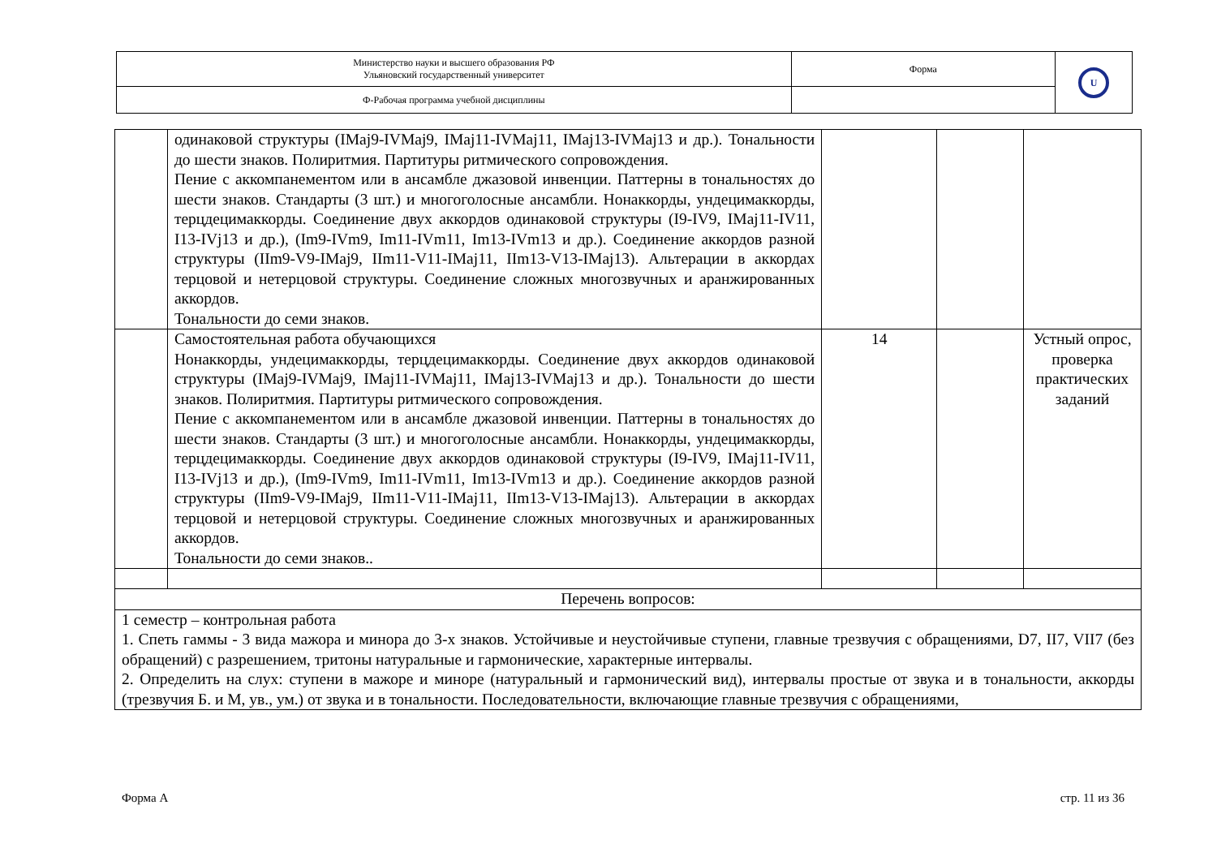| Министерство науки и высшего образования РФ Ульяновский государственный университет | Форма | U |
| Ф-Рабочая программа учебной дисциплины | | |
| | одинаковой структуры (IMaj9-IVMaj9, IMaj11-IVMaj11, IMaj13-IVMaj13 и др.). Тональности до шести знаков. Полиритмия. Партитуры ритмического сопровождения. Пение с аккомпанементом или в ансамбле джазовой инвенции. Паттерны в тональностях до шести знаков. Стандарты (3 шт.) и многоголосные ансамбли. Нонаккорды, ундецимаккорды, терцдецимаккорды. Соединение двух аккордов одинаковой структуры (I9-IV9, IMaj11-IV11, I13-IVj13 и др.), (Im9-IVm9, Im11-IVm11, Im13-IVm13 и др.). Соединение аккордов разной структуры (IIm9-V9-IMaj9, IIm11-V11-IMaj11, IIm13-V13-IMaj13). Альтерации в аккордах терцовой и нетерцовой структуры. Соединение сложных многозвучных и аранжированных аккордов. Тональности до семи знаков. | | | |
| | Самостоятельная работа обучающихся Нонаккорды, ундецимаккорды, терцдецимаккорды. Соединение двух аккордов одинаковой структуры (IMaj9-IVMaj9, IMaj11-IVMaj11, IMaj13-IVMaj13 и др.). Тональности до шести знаков. Полиритмия. Партитуры ритмического сопровождения. Пение с аккомпанементом или в ансамбле джазовой инвенции. Паттерны в тональностях до шести знаков. Стандарты (3 шт.) и многоголосные ансамбли. Нонаккорды, ундецимаккорды, терцдецимаккорды. Соединение двух аккордов одинаковой структуры (I9-IV9, IMaj11-IV11, I13-IVj13 и др.), (Im9-IVm9, Im11-IVm11, Im13-IVm13 и др.). Соединение аккордов разной структуры (IIm9-V9-IMaj9, IIm11-V11-IMaj11, IIm13-V13-IMaj13). Альтерации в аккордах терцовой и нетерцовой структуры. Соединение сложных многозвучных и аранжированных аккордов. Тональности до семи знаков.. | 14 | | Устный опрос, проверка практических заданий |
| Перечень вопросов: | | | | |
| 1 семестр – контрольная работа 1. Спеть гаммы - 3 вида мажора и минора до 3-х знаков. Устойчивые и неустойчивые ступени, главные трезвучия с обращениями, D7, II7, VII7 (без обращений) с разрешением, тритоны натуральные и гармонические, характерные интервалы. 2. Определить на слух: ступени в мажоре и миноре (натуральный и гармонический вид), интервалы простые от звука и в тональности, аккорды (трезвучия Б. и М, ув., ум.) от звука и в тональности. Последовательности, включающие главные трезвучия с обращениями, | | | | |
Форма А стр. 11 из 36